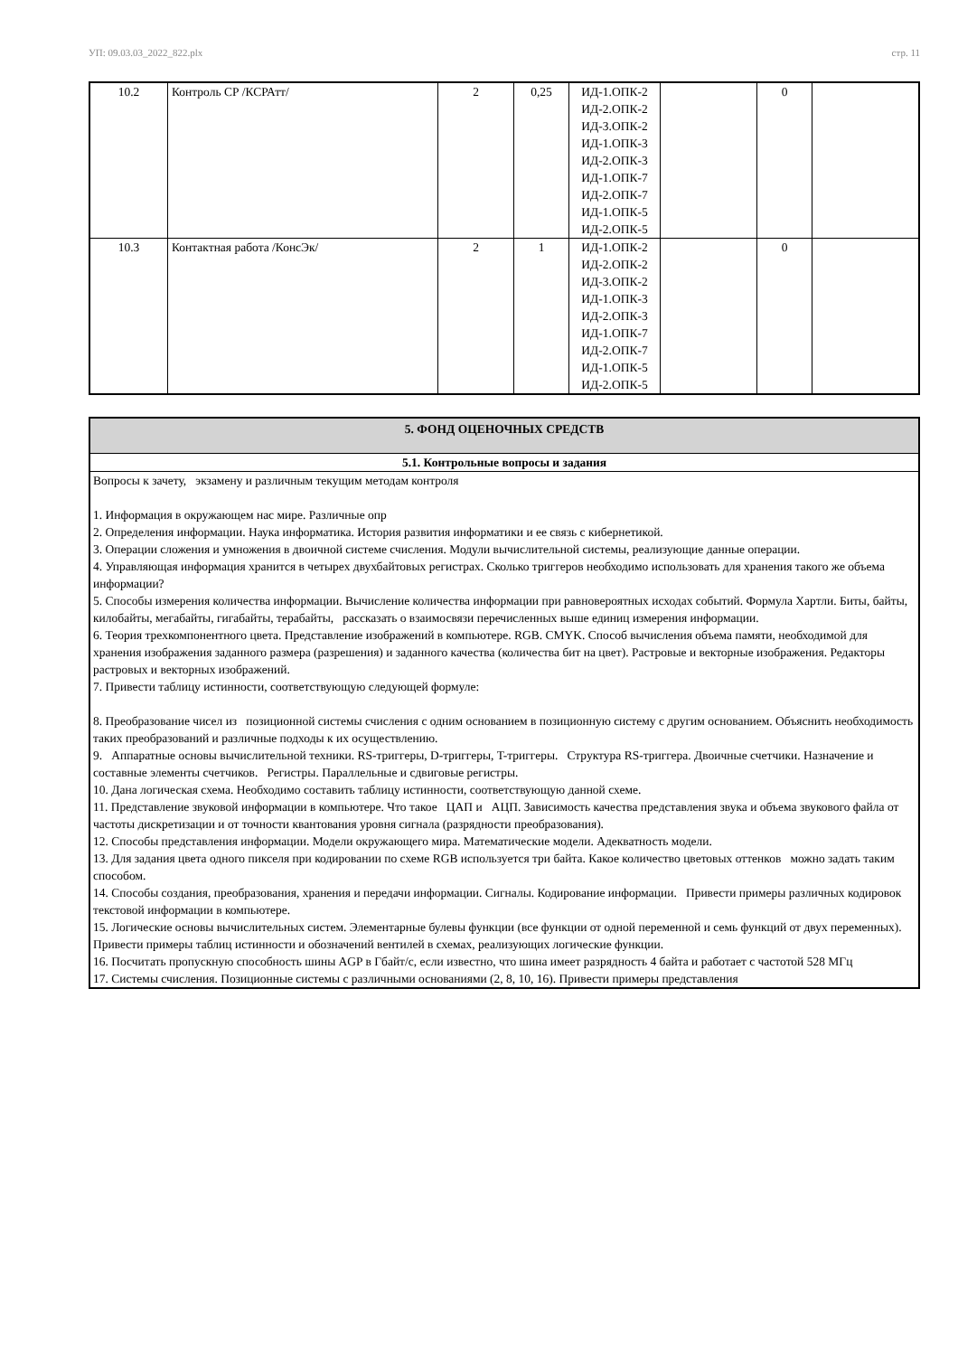УП: 09.03.03_2022_822.plx стр. 11
| 10.2 | Контроль СР /КСРАтт/ | 2 | 0,25 | ИД-1.ОПК-2 ИД-2.ОПК-2 ИД-3.ОПК-2 ИД-1.ОПК-3 ИД-2.ОПК-3 ИД-1.ОПК-7 ИД-2.ОПК-7 ИД-1.ОПК-5 ИД-2.ОПК-5 | | 0 | |
| 10.3 | Контактная работа /КонсЭк/ | 2 | 1 | ИД-1.ОПК-2 ИД-2.ОПК-2 ИД-3.ОПК-2 ИД-1.ОПК-3 ИД-2.ОПК-3 ИД-1.ОПК-7 ИД-2.ОПК-7 ИД-1.ОПК-5 ИД-2.ОПК-5 | | 0 | |
| 5. ФОНД ОЦЕНОЧНЫХ СРЕДСТВ |
| 5.1. Контрольные вопросы и задания |
| Вопросы к зачету, экзамену и различным текущим методам контроля 1. Информация в окружающем нас мире. Различные опр 2. Определения информации. Наука информатика. История развития информатики и ее связь с кибернетикой. 3. Операции сложения и умножения в двоичной системе счисления. Модули вычислительной системы, реализующие данные операции. 4. Управляющая информация хранится в четырех двухбайтовых регистрах. Сколько триггеров необходимо использовать для хранения такого же объема информации? 5. Способы измерения количества информации. Вычисление количества информации при равновероятных исходах событий. Формула Хартли. Биты, байты, килобайты, мегабайты, гигабайты, терабайты, рассказать о взаимосвязи перечисленных выше единиц измерения информации. 6. Теория трехкомпонентного цвета. Представление изображений в компьютере. RGB. CMYK. Способ вычисления объема памяти, необходимой для хранения изображения заданного размера (разрешения) и заданного качества (количества бит на цвет). Растровые и векторные изображения. Редакторы растровых и векторных изображений. 7. Привести таблицу истинности, соответствующую следующей формуле: 8. Преобразование чисел из позиционной системы счисления с одним основанием в позиционную систему с другим основанием. Объяснить необходимость таких преобразований и различные подходы к их осуществлению. 9. Аппаратные основы вычислительной техники. RS-триггеры, D-триггеры, T-триггеры. Структура RS-триггера. Двоичные счетчики. Назначение и составные элементы счетчиков. Регистры. Параллельные и сдвиговые регистры. 10. Дана логическая схема. Необходимо составить таблицу истинности, соответствующую данной схеме. 11. Представление звуковой информации в компьютере. Что такое ЦАП и АЦП. Зависимость качества представления звука и объема звукового файла от частоты дискретизации и от точности квантования уровня сигнала (разрядности преобразования). 12. Способы представления информации. Модели окружающего мира. Математические модели. Адекватность модели. 13. Для задания цвета одного пикселя при кодировании по схеме RGB используется три байта. Какое количество цветовых оттенков можно задать таким способом. 14. Способы создания, преобразования, хранения и передачи информации. Сигналы. Кодирование информации. Привести примеры различных кодировок текстовой информации в компьютере. 15. Логические основы вычислительных систем. Элементарные булевы функции (все функции от одной переменной и семь функций от двух переменных). Привести примеры таблиц истинности и обозначений вентилей в схемах, реализующих логические функции. 16. Посчитать пропускную способность шины AGP в Гбайт/с, если известно, что шина имеет разрядность 4 байта и работает с частотой 528 МГц 17. Системы счисления. Позиционные системы с различными основаниями (2, 8, 10, 16). Привести примеры представления |